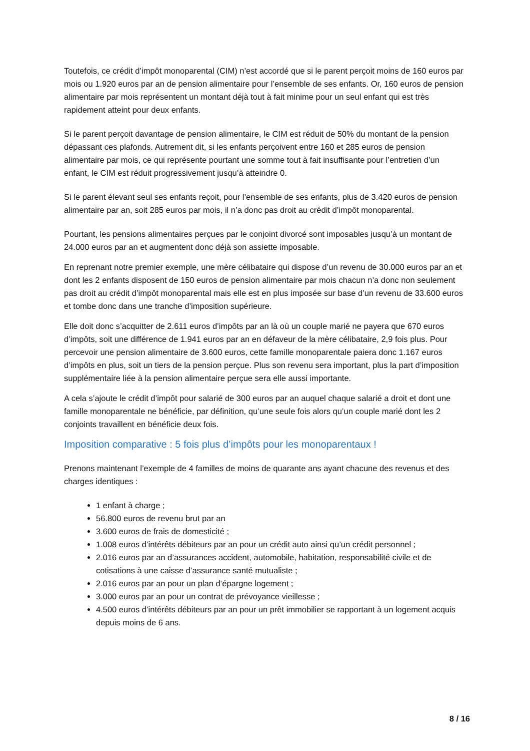Toutefois, ce crédit d’impôt monoparental (CIM) n’est accordé que si le parent perçoit moins de 160 euros par mois ou 1.920 euros par an de pension alimentaire pour l’ensemble de ses enfants. Or, 160 euros de pension alimentaire par mois représentent un montant déjà tout à fait minime pour un seul enfant qui est très rapidement atteint pour deux enfants.
Si le parent perçoit davantage de pension alimentaire, le CIM est réduit de 50% du montant de la pension dépassant ces plafonds. Autrement dit, si les enfants perçoivent entre 160 et 285 euros de pension alimentaire par mois, ce qui représente pourtant une somme tout à fait insuffisante pour l’entretien d’un enfant, le CIM est réduit progressivement jusqu’à atteindre 0.
Si le parent élevant seul ses enfants reçoit, pour l’ensemble de ses enfants, plus de 3.420 euros de pension alimentaire par an, soit 285 euros par mois, il n’a donc pas droit au crédit d’impôt monoparental.
Pourtant, les pensions alimentaires perçues par le conjoint divorcé sont imposables jusqu’à un montant de 24.000 euros par an et augmentent donc déjà son assiette imposable.
En reprenant notre premier exemple, une mère célibataire qui dispose d’un revenu de 30.000 euros par an et dont les 2 enfants disposent de 150 euros de pension alimentaire par mois chacun n’a donc non seulement pas droit au crédit d’impôt monoparental mais elle est en plus imposée sur base d’un revenu de 33.600 euros et tombe donc dans une tranche d’imposition supérieure.
Elle doit donc s’acquitter de 2.611 euros d’impôts par an là où un couple marié ne payera que 670 euros d’impôts, soit une différence de 1.941 euros par an en défaveur de la mère célibataire, 2,9 fois plus. Pour percevoir une pension alimentaire de 3.600 euros, cette famille monoparentale paiera donc 1.167 euros d’impôts en plus, soit un tiers de la pension perçue. Plus son revenu sera important, plus la part d’imposition supplémentaire liée à la pension alimentaire perçue sera elle aussi importante.
A cela s’ajoute le crédit d’impôt pour salarié de 300 euros par an auquel chaque salarié a droit et dont une famille monoparentale ne bénéficie, par définition, qu’une seule fois alors qu’un couple marié dont les 2 conjoints travaillent en bénéficie deux fois.
Imposition comparative : 5 fois plus d’impôts pour les monoparentaux !
Prenons maintenant l’exemple de 4 familles de moins de quarante ans ayant chacune des revenus et des charges identiques :
1 enfant à charge ;
56.800 euros de revenu brut par an
3.600 euros de frais de domesticité ;
1.008 euros d’intérêts débiteurs par an pour un crédit auto ainsi qu’un crédit personnel ;
2.016 euros par an d’assurances accident, automobile, habitation, responsabilité civile et de cotisations à une caisse d’assurance santé mutualiste ;
2.016 euros par an pour un plan d’épargne logement ;
3.000 euros par an pour un contrat de prévoyance vieillesse ;
4.500 euros d’intérêts débiteurs par an pour un prêt immobilier se rapportant à un logement acquis depuis moins de 6 ans.
8 / 16